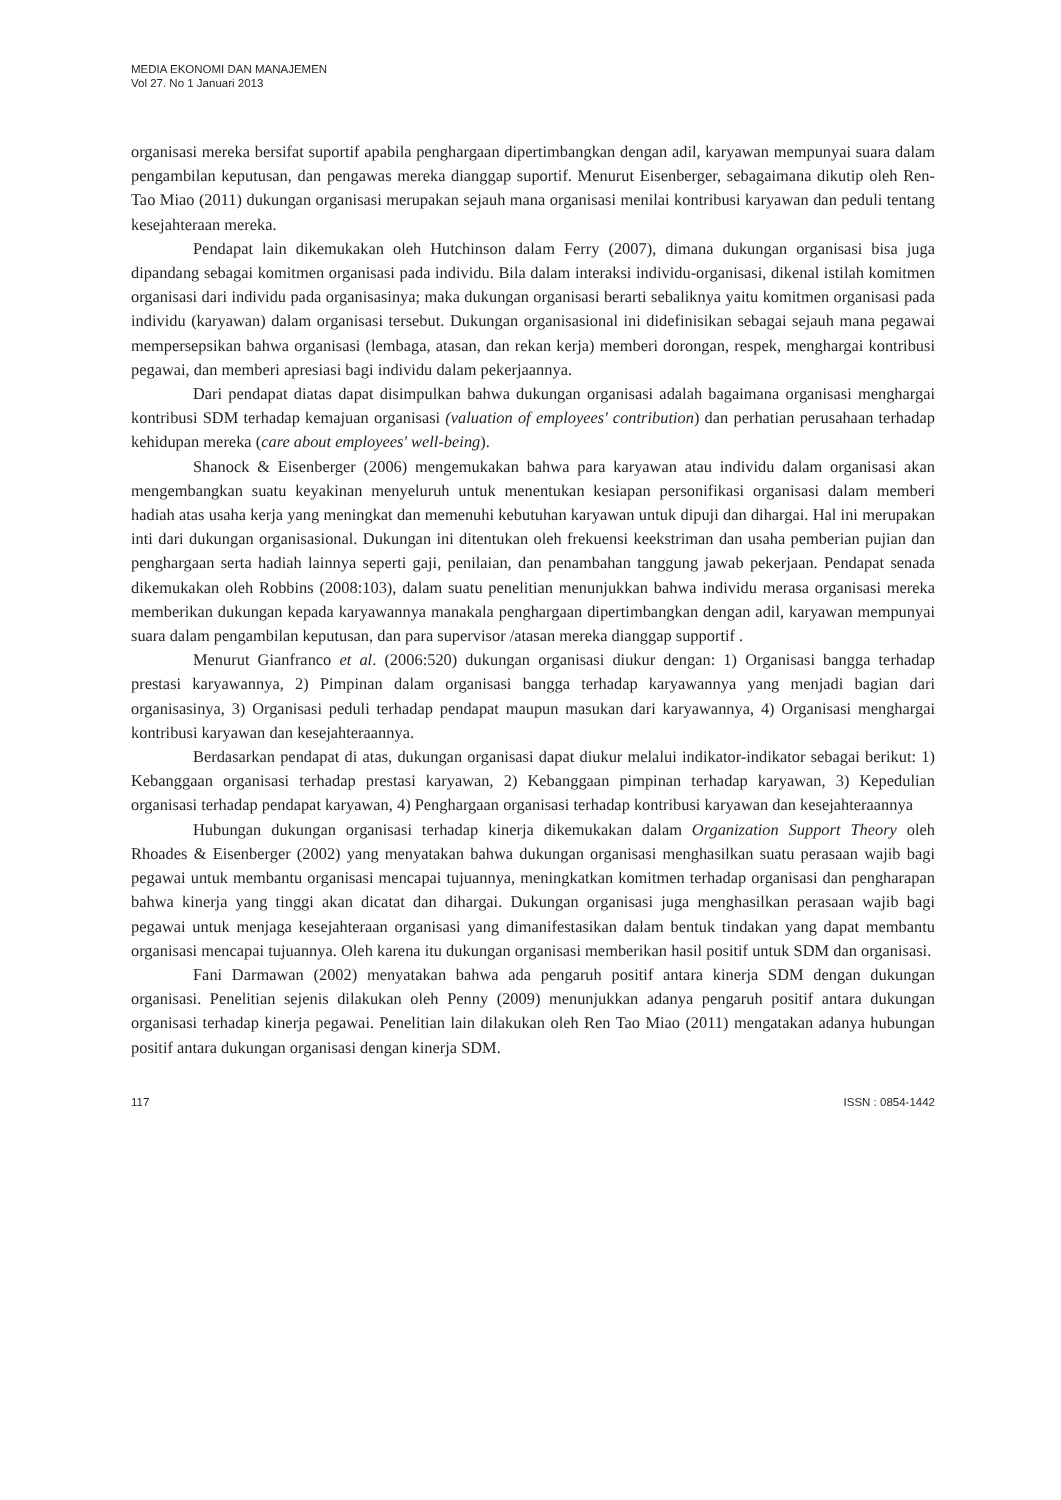MEDIA EKONOMI DAN MANAJEMEN
Vol 27. No 1 Januari 2013
organisasi mereka bersifat suportif apabila penghargaan dipertimbangkan dengan adil, karyawan mempunyai suara dalam pengambilan keputusan, dan pengawas mereka dianggap suportif. Menurut Eisenberger, sebagaimana dikutip oleh Ren-Tao Miao (2011) dukungan organisasi merupakan sejauh mana organisasi menilai kontribusi karyawan dan peduli tentang kesejahteraan mereka.
Pendapat lain dikemukakan oleh Hutchinson dalam Ferry (2007), dimana dukungan organisasi bisa juga dipandang sebagai komitmen organisasi pada individu. Bila dalam interaksi individu-organisasi, dikenal istilah komitmen organisasi dari individu pada organisasinya; maka dukungan organisasi berarti sebaliknya yaitu komitmen organisasi pada individu (karyawan) dalam organisasi tersebut. Dukungan organisasional ini didefinisikan sebagai sejauh mana pegawai mempersepsikan bahwa organisasi (lembaga, atasan, dan rekan kerja) memberi dorongan, respek, menghargai kontribusi pegawai, dan memberi apresiasi bagi individu dalam pekerjaannya.
Dari pendapat diatas dapat disimpulkan bahwa dukungan organisasi adalah bagaimana organisasi menghargai kontribusi SDM terhadap kemajuan organisasi (valuation of employees' contribution) dan perhatian perusahaan terhadap kehidupan mereka (care about employees' well-being).
Shanock & Eisenberger (2006) mengemukakan bahwa para karyawan atau individu dalam organisasi akan mengembangkan suatu keyakinan menyeluruh untuk menentukan kesiapan personifikasi organisasi dalam memberi hadiah atas usaha kerja yang meningkat dan memenuhi kebutuhan karyawan untuk dipuji dan dihargai. Hal ini merupakan inti dari dukungan organisasional. Dukungan ini ditentukan oleh frekuensi keekstriman dan usaha pemberian pujian dan penghargaan serta hadiah lainnya seperti gaji, penilaian, dan penambahan tanggung jawab pekerjaan. Pendapat senada dikemukakan oleh Robbins (2008:103), dalam suatu penelitian menunjukkan bahwa individu merasa organisasi mereka memberikan dukungan kepada karyawannya manakala penghargaan dipertimbangkan dengan adil, karyawan mempunyai suara dalam pengambilan keputusan, dan para supervisor /atasan mereka dianggap supportif .
Menurut Gianfranco et al. (2006:520) dukungan organisasi diukur dengan: 1) Organisasi bangga terhadap prestasi karyawannya, 2) Pimpinan dalam organisasi bangga terhadap karyawannya yang menjadi bagian dari organisasinya, 3) Organisasi peduli terhadap pendapat maupun masukan dari karyawannya, 4) Organisasi menghargai kontribusi karyawan dan kesejahteraannya.
Berdasarkan pendapat di atas, dukungan organisasi dapat diukur melalui indikator-indikator sebagai berikut: 1) Kebanggaan organisasi terhadap prestasi karyawan, 2) Kebanggaan pimpinan terhadap karyawan, 3) Kepedulian organisasi terhadap pendapat karyawan, 4) Penghargaan organisasi terhadap kontribusi karyawan dan kesejahteraannya
Hubungan dukungan organisasi terhadap kinerja dikemukakan dalam Organization Support Theory oleh Rhoades & Eisenberger (2002) yang menyatakan bahwa dukungan organisasi menghasilkan suatu perasaan wajib bagi pegawai untuk membantu organisasi mencapai tujuannya, meningkatkan komitmen terhadap organisasi dan pengharapan bahwa kinerja yang tinggi akan dicatat dan dihargai. Dukungan organisasi juga menghasilkan perasaan wajib bagi pegawai untuk menjaga kesejahteraan organisasi yang dimanifestasikan dalam bentuk tindakan yang dapat membantu organisasi mencapai tujuannya. Oleh karena itu dukungan organisasi memberikan hasil positif untuk SDM dan organisasi.
Fani Darmawan (2002) menyatakan bahwa ada pengaruh positif antara kinerja SDM dengan dukungan organisasi. Penelitian sejenis dilakukan oleh Penny (2009) menunjukkan adanya pengaruh positif antara dukungan organisasi terhadap kinerja pegawai. Penelitian lain dilakukan oleh Ren Tao Miao (2011) mengatakan adanya hubungan positif antara dukungan organisasi dengan kinerja SDM.
117 ISSN : 0854-1442